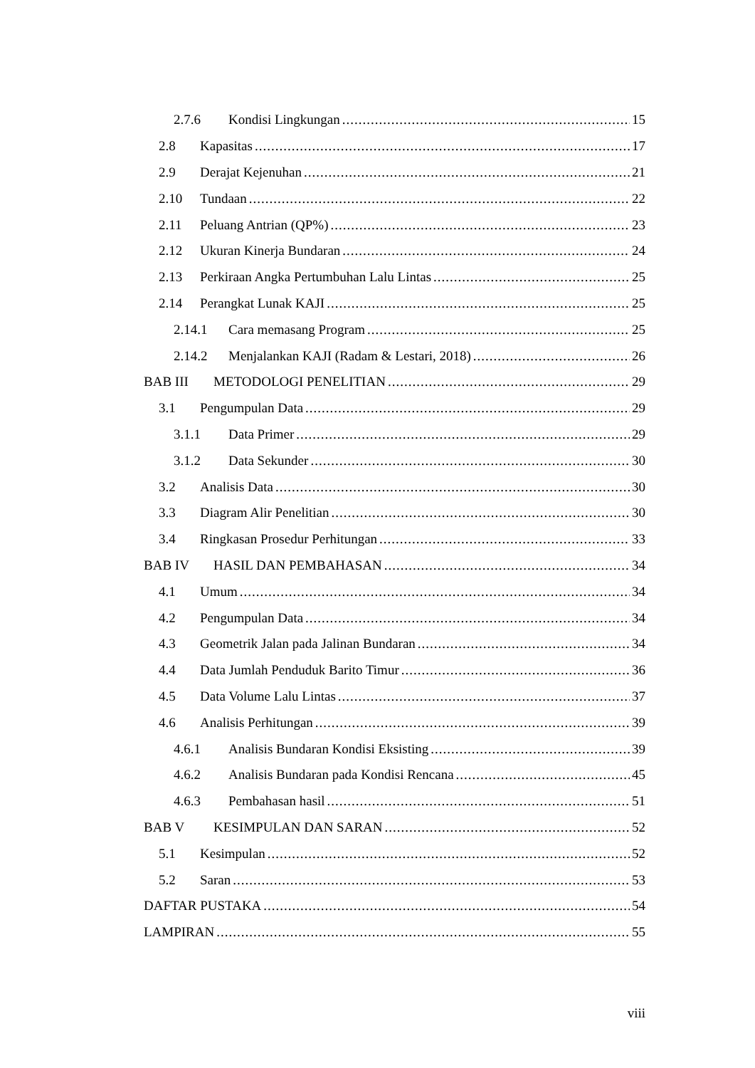2.7.6 Kondisi Lingkungan 15
2.8 Kapasitas 17
2.9 Derajat Kejenuhan 21
2.10 Tundaan 22
2.11 Peluang Antrian (QP%) 23
2.12 Ukuran Kinerja Bundaran 24
2.13 Perkiraan Angka Pertumbuhan Lalu Lintas 25
2.14 Perangkat Lunak KAJI 25
2.14.1 Cara memasang Program 25
2.14.2 Menjalankan KAJI (Radam & Lestari, 2018) 26
BAB III METODOLOGI PENELITIAN 29
3.1 Pengumpulan Data 29
3.1.1 Data Primer 29
3.1.2 Data Sekunder 30
3.2 Analisis Data 30
3.3 Diagram Alir Penelitian 30
3.4 Ringkasan Prosedur Perhitungan 33
BAB IV HASIL DAN PEMBAHASAN 34
4.1 Umum 34
4.2 Pengumpulan Data 34
4.3 Geometrik Jalan pada Jalinan Bundaran 34
4.4 Data Jumlah Penduduk Barito Timur 36
4.5 Data Volume Lalu Lintas 37
4.6 Analisis Perhitungan 39
4.6.1 Analisis Bundaran Kondisi Eksisting 39
4.6.2 Analisis Bundaran pada Kondisi Rencana 45
4.6.3 Pembahasan hasil 51
BAB V KESIMPULAN DAN SARAN 52
5.1 Kesimpulan 52
5.2 Saran 53
DAFTAR PUSTAKA 54
LAMPIRAN 55
viii